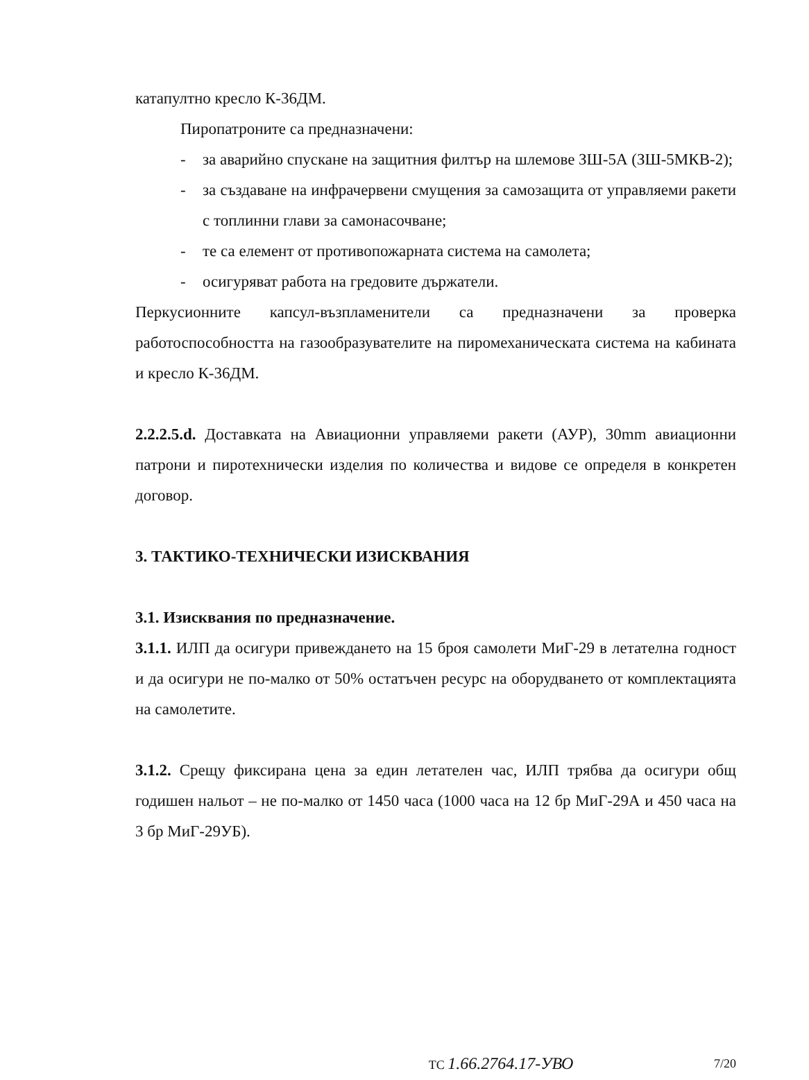катапултно кресло К-36ДМ.
Пиропатроните са предназначени:
- за аварийно спускане на защитния филтър на шлемове ЗШ-5А (ЗШ-5МКВ-2);
- за създаване на инфрачервени смущения за самозащита от управляеми ракети с топлинни глави за самонасочване;
- те са елемент от противопожарната система на самолета;
- осигуряват работа на гредовите държатели.
Перкусионните капсул-възпламенители са предназначени за проверка работоспособността на газообразувателите на пиромеханическата система на кабината и кресло К-36ДМ.
2.2.2.5.d. Доставката на Авиационни управляеми ракети (АУР), 30mm авиационни патрони и пиротехнически изделия по количества и видове се определя в конкретен договор.
3. ТАКТИКО-ТЕХНИЧЕСКИ ИЗИСКВАНИЯ
3.1. Изисквания по предназначение.
3.1.1. ИЛП да осигури привеждането на 15 броя самолети МиГ-29 в летателна годност и да осигури не по-малко от 50% остатъчен ресурс на оборудването от комплектацията на самолетите.
3.1.2. Срещу фиксирана цена за един летателен час, ИЛП трябва да осигури общ годишен нальот – не по-малко от 1450 часа (1000 часа на 12 бр МиГ-29А и 450 часа на 3 бр МиГ-29УБ).
ТС 1.66.2764.17-УВО 7/20